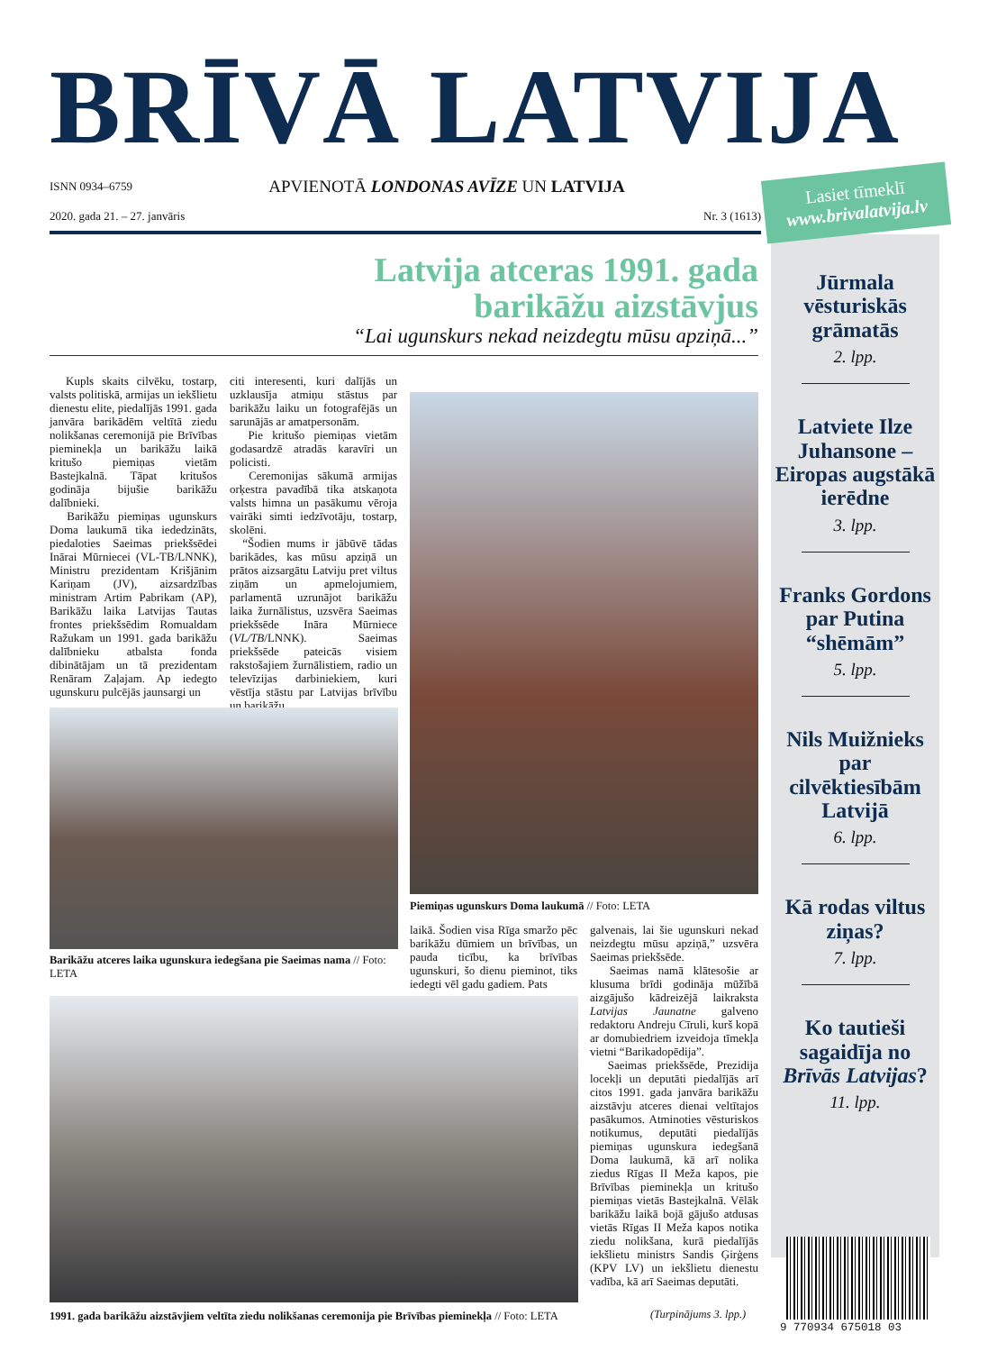BRĪVĀ LATVIJA
ISNN 0934–6759 APVIENOTĀ LONDONAS AVĪZE UN LATVIJA
2020. gada 21. – 27. janvāris Nr. 3 (1613)
Lasiet tīmeklī
www.brivalatvija.lv
Jūrmala vēsturiskās grāmatās
2. lpp.
Latviete Ilze Juhansone – Eiropas augstākā ierēdne
3. lpp.
Franks Gordons par Putina “shēmām”
5. lpp.
Nils Muižnieks par cilvēktiesībām Latvijā
6. lpp.
Kā rodas viltus ziņas?
7. lpp.
Ko tautieši sagaidīja no Brīvās Latvijas?
11. lpp.
Latvija atceras 1991. gada
barikāžu aizstāvjus
“Lai ugunskurs nekad neizdegtu mūsu apziņā...”
Kupls skaits cilvēku, tostarp, valsts politiskā, armijas un iekšlietu dienestu elite, piedalījās 1991. gada janvāra barikādēm veltītā ziedu nolikšanas ceremonijā pie Brīvības pieminekļa un barikāžu laikā kritušo piemiņas vietām Bastejkalnā. Tāpat kritušos godināja bijušie barikāžu dalībnieki.
Barikāžu piemiņas ugunskurs Doma laukumā tika iededzināts, piedaloties Saeimas priekšsēdei Inārai Mūrniecei (VL-TB/LNNK), Ministru prezidentam Krišjānim Kariņam (JV), aizsardzības ministram Artim Pabrikam (AP), Barikāžu laika Latvijas Tautas frontes priekšsēdim Romualdam Ražukam un 1991. gada barikāžu dalībnieku atbalsta fonda dibinātājam un tā prezidentam Renāram Zaļajam. Ap iedegto ugunskuru pulcējās jaunsargi un
citi interesenti, kuri dalījās un uzklausīja atmiņu stāstus par barikāžu laiku un fotografējās un sarunājās ar amatpersonām.
Pie kritušo piemiņas vietām godasardzē atradās karavīri un policisti.
Ceremonijas sākumā armijas orķestra pavadībā tika atskaņota valsts himna un pasākumu vēroja vairāki simti iedzīvotāju, tostarp, skolēni.
“Šodien mums ir jābūvē tādas barikādes, kas mūsu apziņā un prātos aizsargātu Latviju pret viltus ziņām un apmelojumiem, parlamentā uzrunājot barikāžu laika žurnālistus, uzsvēra Saeimas priekšsēde Ināra Mūrniece (VL/TB/LNNK). Saeimas priekšsēde pateicās visiem rakstošajiem žurnālistiem, radio un televīzijas darbiniekiem, kuri vēstīja stāstu par Latvijas brīvību un barikāžu
Piemiņas ugunskurs Doma laukumā // Foto: LETA
Barikāžu atceres laika ugunskura iedegšana pie Saeimas nama // Foto: LETA
laikā. Šodien visa Rīga smaržo pēc barikāžu dūmiem un brīvības, un pauda ticību, ka brīvības ugunskuri, šo dienu pieminot, tiks iedegti vēl gadu gadiem. Pats
galvenais, lai šie ugunskuri nekad neizdegtu mūsu apziņā,” uzsvēra Saeimas priekšsēde.
Saeimas namā klātesošie ar klusuma brīdi godināja mūžībā aizgājušo kādreizējā laikraksta Latvijas Jaunatne galveno redaktoru Andreju Cīruli, kurš kopā ar domubiedriem izveidoja tīmekļa vietni “Barikadopēdija”.
Saeimas priekšsēde, Prezidija locekļi un deputāti piedalījās arī citos 1991. gada janvāra barikāžu aizstāvju atceres dienai veltītajos pasākumos. Atminoties vēsturiskos notikumus, deputāti piedalījās piemiņas ugunskura iedegšanā Doma laukumā, kā arī nolika ziedus Rīgas II Meža kapos, pie Brīvības pieminekļa un kritušo piemiņas vietās Bastejkalnā. Vēlāk barikāžu laikā bojā gājušo atdusas vietās Rīgas II Meža kapos notika ziedu nolikšana, kurā piedalījās iekšlietu ministrs Sandis Ģirģens (KPV LV) un iekšlietu dienestu vadība, kā arī Saeimas deputāti.
1991. gada barikāžu aizstāvjiem veltīta ziedu nolikšanas ceremonija pie Brīvības pieminekļa // Foto: LETA
(Turpinājums 3. lpp.)
9 770934 675018 03